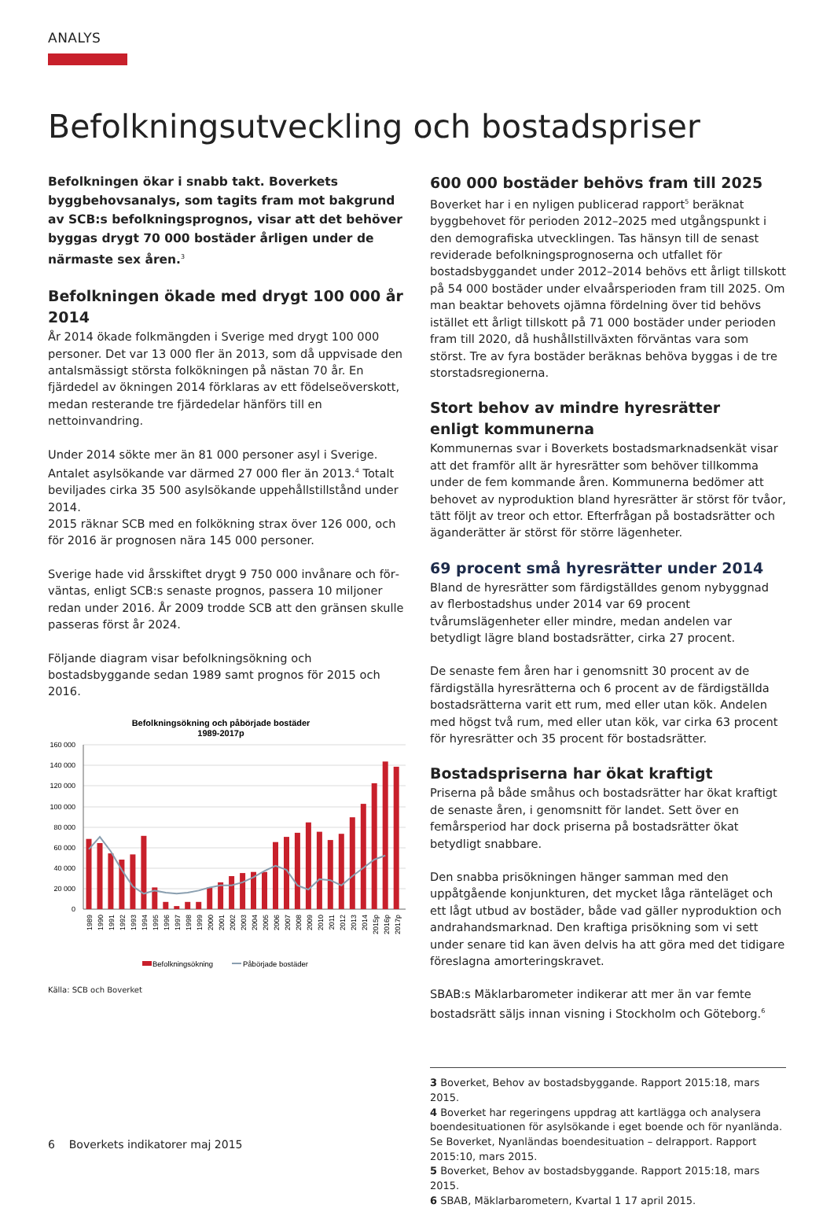ANALYS
Befolkningsutveckling och bostadspriser
Befolkningen ökar i snabb takt. Boverkets byggbehovs­analys, som tagits fram mot bakgrund av SCB:s befolk­ningsprognos, visar att det behöver byggas drygt 70 000 bostäder årligen under de närmaste sex åren.<sup>3</sup>
Befolkningen ökade med drygt 100 000 år 2014
År 2014 ökade folkmängden i Sverige med drygt 100 000 perso­ner. Det var 13 000 fler än 2013, som då uppvisade den antals­mässigt största folkökningen på nästan 70 år. En fjärdedel av ök­ningen 2014 förklaras av ett födelseöverskott, medan resterande tre fjärdedelar hänförs till en nettoinvandring.
Under 2014 sökte mer än 81 000 personer asyl i Sverige. Antalet asylsökande var därmed 27 000 fler än 2013.<sup>4</sup> Totalt beviljades cirka 35 500 asylsökande uppehållstillstånd under 2014.
2015 räknar SCB med en folkökning strax över 126 000, och för 2016 är prognosen nära 145 000 personer.
Sverige hade vid årsskiftet drygt 9 750 000 invånare och för­väntas, enligt SCB:s senaste prognos, passera 10 miljoner redan under 2016. År 2009 trodde SCB att den gränsen skulle passeras först år 2024.
Följande diagram visar befolkningsökning och bostadsbyggande sedan 1989 samt prognos för 2015 och 2016.
Befolkningsökning och påbörjade bostäder
1989-2017p
160 000
140 000
120 000
100 000
80 000
60 000
40 000
20 000
0
1989
1990
1991
1992
1993
1994
1995
1996
1997
1998
1999
2000
2001
2002
2003
2004
2005
2006
2007
2008
2009
2010
2011
2012
2013
2014
2015p
2016p
2017p
Befolkningsökning
Påbörjade bostäder
Källa: SCB och Boverket
600 000 bostäder behövs fram till 2025
Boverket har i en nyligen publicerad rapport<sup>5</sup> beräknat byggbeho­vet för perioden 2012–2025 med utgångspunkt i den demografis­ka utvecklingen. Tas hänsyn till de senast reviderade befolknings­prognoserna och utfallet för bostadsbyggandet under 2012–2014 behövs ett årligt tillskott på 54 000 bostäder under elvaårspe­rioden fram till 2025. Om man beaktar behovets ojämna fördel­ning över tid behövs istället ett årligt tillskott på 71 000 bostäder under perioden fram till 2020, då hushållstillväxten förväntas vara som störst. Tre av fyra bostäder beräknas behöva byggas i de tre storstadsregionerna.
Stort behov av mindre hyresrätter
enligt kommunerna
Kommunernas svar i Boverkets bostadsmarknadsenkät visar att det framför allt är hyresrätter som behöver tillkomma under de fem kommande åren. Kommunerna bedömer att behovet av ny­produktion bland hyresrätter är störst för tvåor, tätt följt av treor och ettor. Efterfrågan på bostadsrätter och äganderätter är störst för större lägenheter.
69 procent små hyresrätter under 2014
Bland de hyresrätter som färdigställdes genom nybyggnad av flerbostadshus under 2014 var 69 procent tvårumslägenheter el­ler mindre, medan andelen var betydligt lägre bland bostadsrätter, cirka 27 procent.
De senaste fem åren har i genomsnitt 30 procent av de färdigstäl­la hyresrätterna och 6 procent av de färdigställda bostadsrätterna varit ett rum, med eller utan kök. Andelen med högst två rum, med eller utan kök, var cirka 63 procent för hyresrätter och 35 procent för bostadsrätter.
Bostadspriserna har ökat kraftigt
Priserna på både småhus och bostadsrätter har ökat kraftigt de senaste åren, i genomsnitt för landet. Sett över en femårsperiod har dock priserna på bostadsrätter ökat betydligt snabbare.
Den snabba prisökningen hänger samman med den uppåtgående konjunkturen, det mycket låga ränteläget och ett lågt utbud av bo­städer, både vad gäller nyproduktion och andrahandsmarknad. Den kraftiga prisökning som vi sett under senare tid kan även delvis ha att göra med det tidigare föreslagna amorteringskravet.
SBAB:s Mäklarbarometer indikerar att mer än var femte bostads­rätt säljs innan visning i Stockholm och Göteborg.<sup>6</sup>
3 Boverket, Behov av bostadsbyggande. Rapport 2015:18, mars 2015.
4 Boverket har regeringens uppdrag att kartlägga och analysera boendesituationen för asylsökande i eget boende och för nyanlända. Se Boverket, Nyanländas boendesituation – delrapport. Rapport 2015:10, mars 2015.
5 Boverket, Behov av bostadsbyggande. Rapport 2015:18, mars 2015.
6 SBAB, Mäklarbarometern, Kvartal 1 17 april 2015.
6 Boverkets indikatorer maj 2015